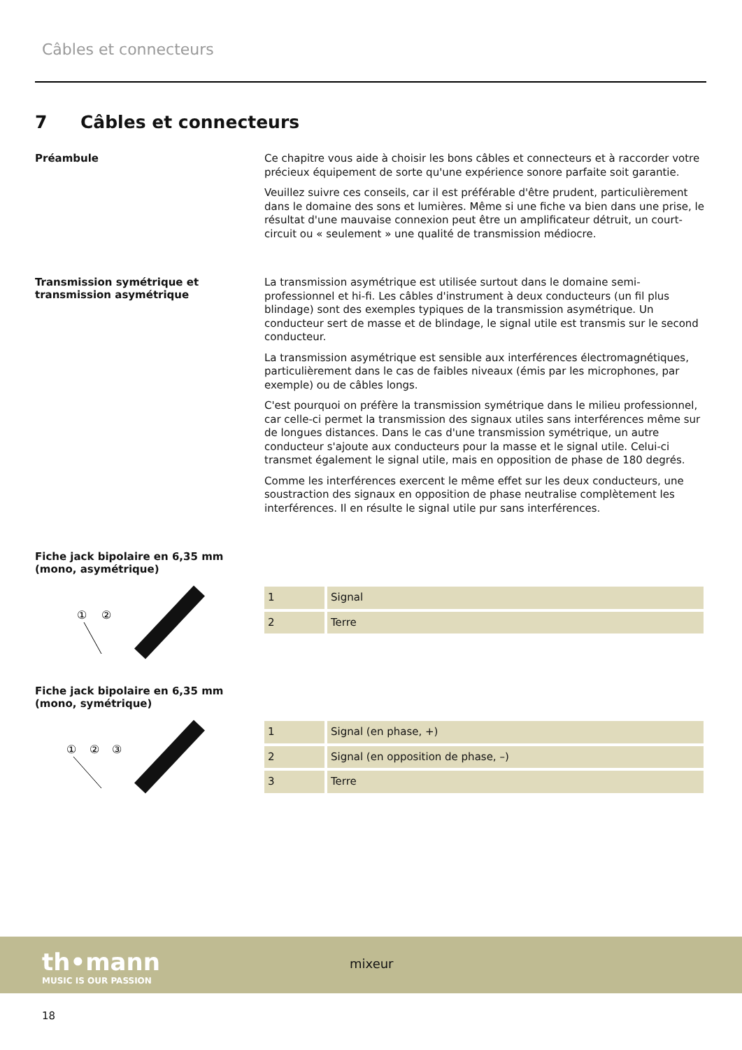Câbles et connecteurs
7 Câbles et connecteurs
Préambule
Ce chapitre vous aide à choisir les bons câbles et connecteurs et à raccorder votre précieux équipement de sorte qu'une expérience sonore parfaite soit garantie.
Veuillez suivre ces conseils, car il est préférable d'être prudent, particulièrement dans le domaine des sons et lumières. Même si une fiche va bien dans une prise, le résultat d'une mauvaise connexion peut être un amplificateur détruit, un court-circuit ou « seulement » une qualité de transmission médiocre.
Transmission symétrique et transmission asymétrique
La transmission asymétrique est utilisée surtout dans le domaine semi-professionnel et hi-fi. Les câbles d'instrument à deux conducteurs (un fil plus blindage) sont des exemples typiques de la transmission asymétrique. Un conducteur sert de masse et de blindage, le signal utile est transmis sur le second conducteur.
La transmission asymétrique est sensible aux interférences électromagnétiques, particulièrement dans le cas de faibles niveaux (émis par les microphones, par exemple) ou de câbles longs.
C'est pourquoi on préfère la transmission symétrique dans le milieu professionnel, car celle-ci permet la transmission des signaux utiles sans interférences même sur de longues distances. Dans le cas d'une transmission symétrique, un autre conducteur s'ajoute aux conducteurs pour la masse et le signal utile. Celui-ci transmet également le signal utile, mais en opposition de phase de 180 degrés.
Comme les interférences exercent le même effet sur les deux conducteurs, une soustraction des signaux en opposition de phase neutralise complètement les interférences. Il en résulte le signal utile pur sans interférences.
Fiche jack bipolaire en 6,35 mm (mono, asymétrique)
①
②
| 1 | Signal |
| 2 | Terre |
Fiche jack bipolaire en 6,35 mm (mono, symétrique)
①
②
③
| 1 | Signal (en phase, +) |
| 2 | Signal (en opposition de phase, –) |
| 3 | Terre |
th•mann
MUSIC IS OUR PASSION
mixeur
18